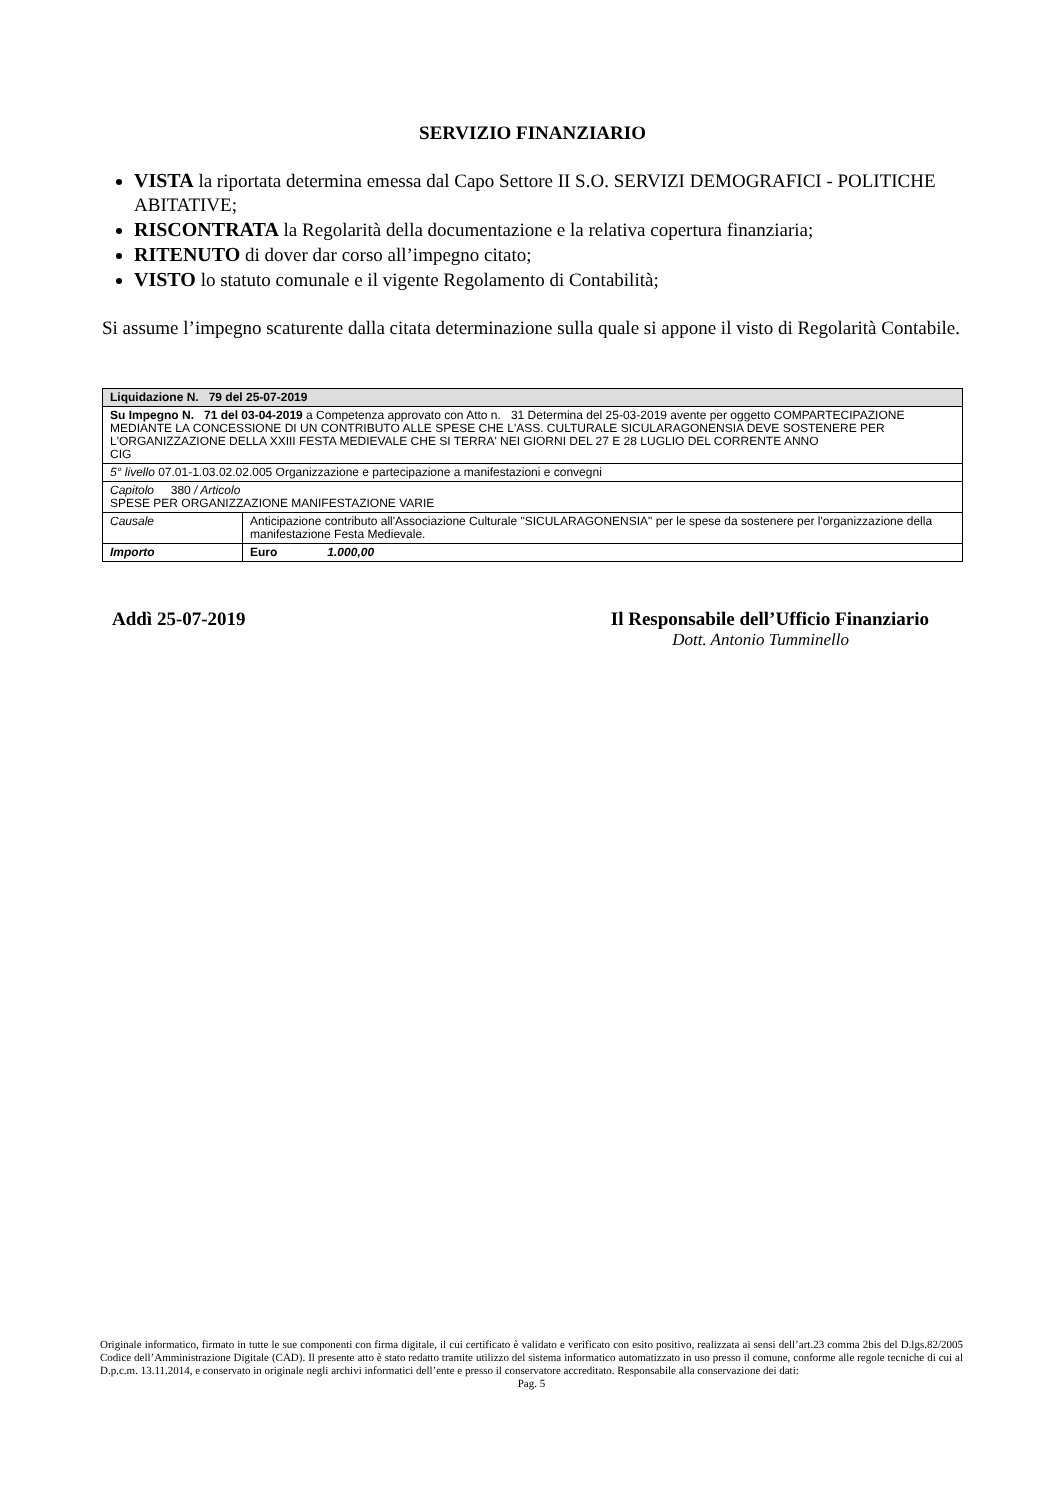SERVIZIO FINANZIARIO
VISTA la riportata determina emessa dal Capo Settore II S.O. SERVIZI DEMOGRAFICI - POLITICHE ABITATIVE;
RISCONTRATA la Regolarità della documentazione e la relativa copertura finanziaria;
RITENUTO di dover dar corso all’impegno citato;
VISTO lo statuto comunale e il vigente Regolamento di Contabilità;
Si assume l’impegno scaturente dalla citata determinazione sulla quale si appone il visto di Regolarità Contabile.
| Liquidazione N. 79 del 25-07-2019 | |
| Su Impegno N. 71 del 03-04-2019 a Competenza approvato con Atto n. 31 Determina del 25-03-2019 avente per oggetto COMPARTECIPAZIONE MEDIANTE LA CONCESSIONE DI UN CONTRIBUTO ALLE SPESE CHE L'ASS. CULTURALE SICULARAGONENSIA DEVE SOSTENERE PER L'ORGANIZZAZIONE DELLA XXIII FESTA MEDIEVALE CHE SI TERRA' NEI GIORNI DEL 27 E 28 LUGLIO DEL CORRENTE ANNO CIG | |
| 5° livello 07.01-1.03.02.02.005 Organizzazione e partecipazione a manifestazioni e convegni | |
| Capitolo 380 / Articolo SPESE PER ORGANIZZAZIONE MANIFESTAZIONE VARIE | |
| Causale | Anticipazione contributo all'Associazione Culturale "SICULARAGONENSIA" per le spese da sostenere per l'organizzazione della manifestazione Festa Medievale. |
| Importo | Euro 1.000,00 |
Addì 25-07-2019 Il Responsabile dell’Ufficio Finanziario
Dott. Antonio Tumminello
Originale informatico, firmato in tutte le sue componenti con firma digitale, il cui certificato è validato e verificato con esito positivo, realizzata ai sensi dell’art.23 comma 2bis del D.lgs.82/2005 Codice dell’Amministrazione Digitale (CAD). Il presente atto è stato redatto tramite utilizzo del sistema informatico automatizzato in uso presso il comune, conforme alle regole tecniche di cui al D.p.c.m. 13.11.2014, e conservato in originale negli archivi informatici dell’ente e presso il conservatore accreditato. Responsabile alla conservazione dei dati:
Pag. 5